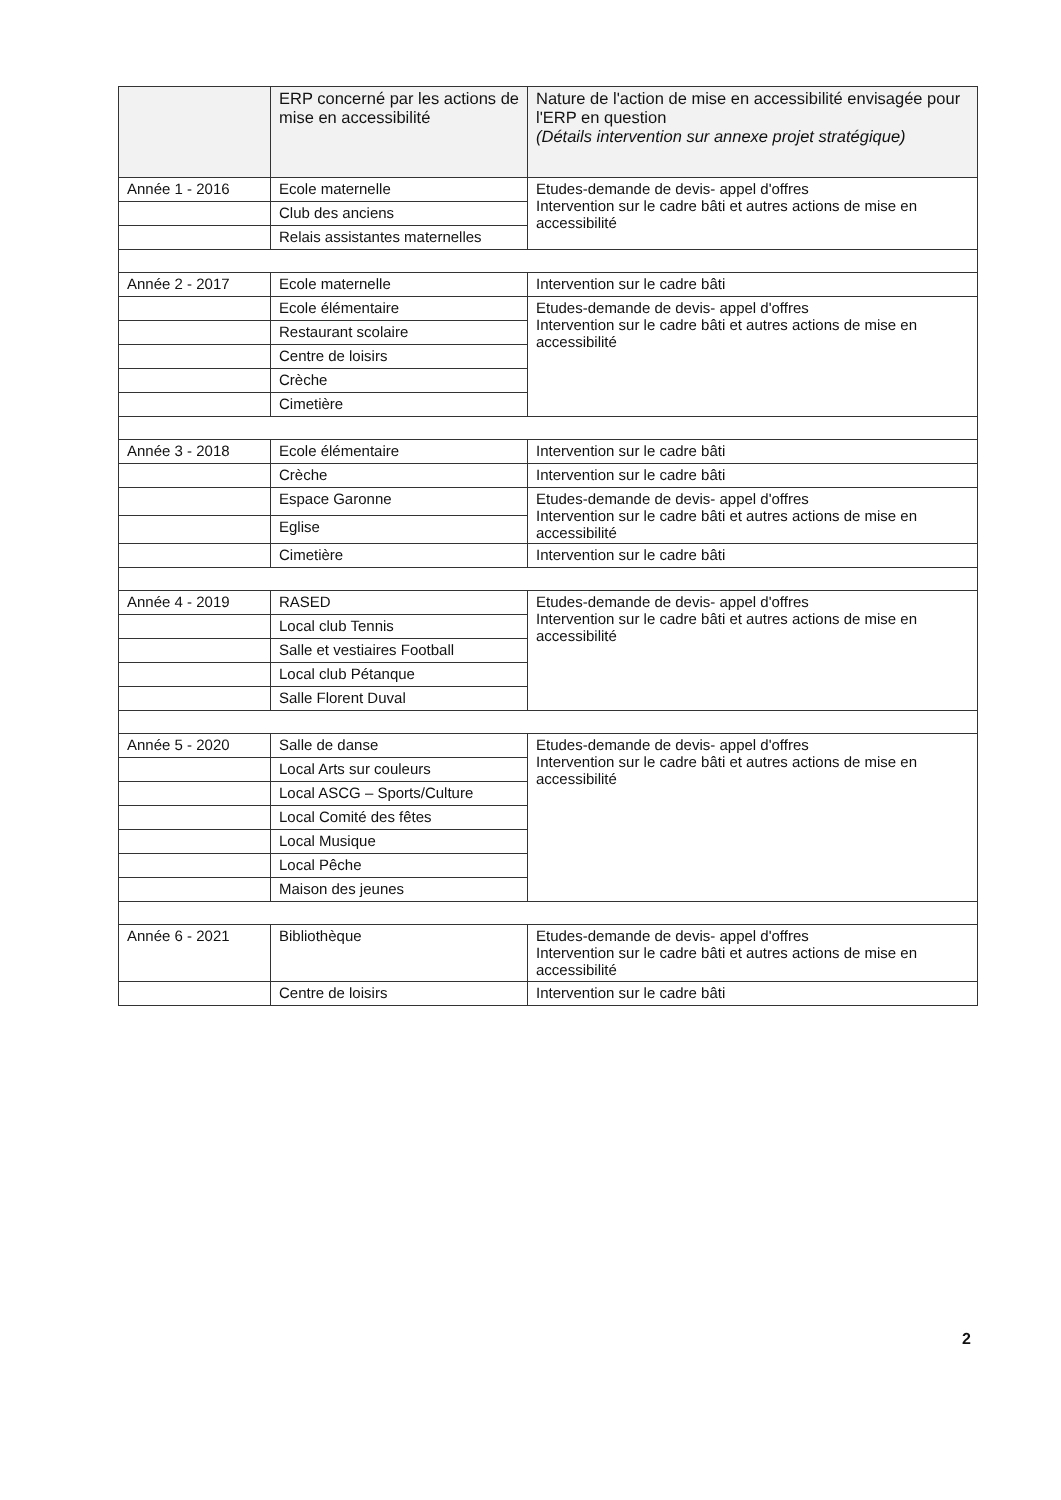| | ERP concerné par les actions de mise en accessibilité | Nature de l'action de mise en accessibilité envisagée pour l'ERP en question (Détails intervention sur annexe projet stratégique) |
| --- | --- | --- |
| Année 1 - 2016 | Ecole maternelle | Etudes-demande de devis- appel d'offres Intervention sur le cadre bâti et autres actions de mise en accessibilité |
| | Club des anciens | |
| | Relais assistantes maternelles | |
| Année 2 - 2017 | Ecole maternelle | Intervention sur le cadre bâti |
| | Ecole élémentaire | Etudes-demande de devis- appel d'offres Intervention sur le cadre bâti et autres actions de mise en accessibilité |
| | Restaurant scolaire | |
| | Centre de loisirs | |
| | Crèche | |
| | Cimetière | |
| Année 3 - 2018 | Ecole élémentaire | Intervention sur le cadre bâti |
| | Crèche | Intervention sur le cadre bâti |
| | Espace Garonne | Etudes-demande de devis- appel d'offres Intervention sur le cadre bâti et autres actions de mise en accessibilité |
| | Eglise | |
| | Cimetière | Intervention sur le cadre bâti |
| Année 4 - 2019 | RASED | Etudes-demande de devis- appel d'offres Intervention sur le cadre bâti et autres actions de mise en accessibilité |
| | Local club Tennis | |
| | Salle et vestiaires Football | |
| | Local club Pétanque | |
| | Salle Florent Duval | |
| Année 5 - 2020 | Salle de danse | Etudes-demande de devis- appel d'offres Intervention sur le cadre bâti et autres actions de mise en accessibilité |
| | Local Arts sur couleurs | |
| | Local ASCG – Sports/Culture | |
| | Local Comité des fêtes | |
| | Local Musique | |
| | Local Pêche | |
| | Maison des jeunes | |
| Année 6 - 2021 | Bibliothèque | Etudes-demande de devis- appel d'offres Intervention sur le cadre bâti et autres actions de mise en accessibilité |
| | Centre de loisirs | Intervention sur le cadre bâti |
2